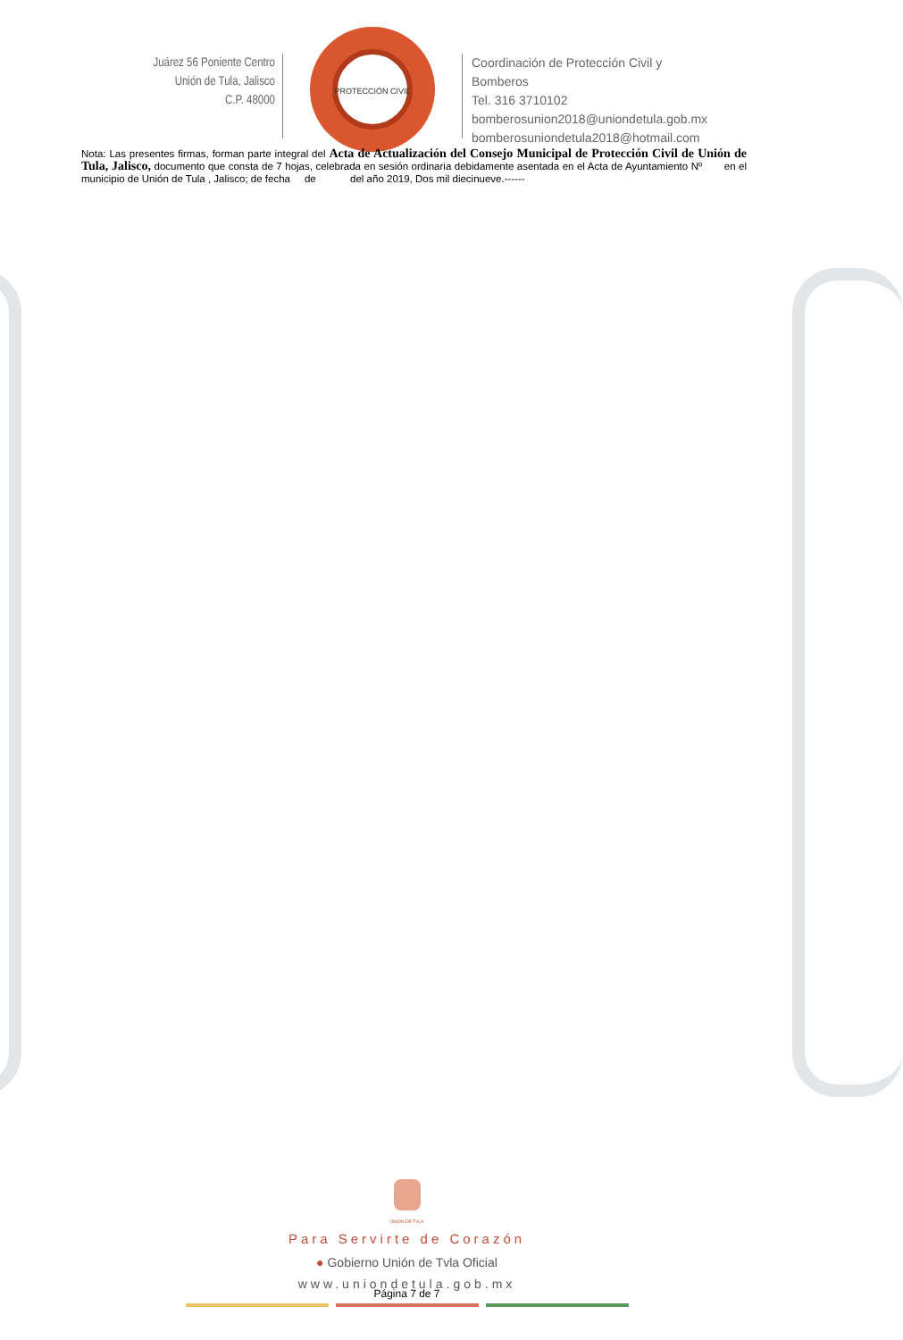Juárez 56 Poniente Centro
Unión de Tula, Jalisco
C.P. 48000
PROTECCIÓN CIVIL
Coordinación de Protección Civil y Bomberos
Tel. 316 3710102
bomberosunion2018@uniondetula.gob.mx
bomberosuniondetula2018@hotmail.com
Nota: Las presentes firmas, forman parte integral del Acta de Actualización del Consejo Municipal de Protección Civil de Unión de Tula, Jalisco, documento que consta de 7 hojas, celebrada en sesión ordinaria debidamente asentada en el Acta de Ayuntamiento Nº en el municipio de Unión de Tula , Jalisco; de fecha de del año 2019, Dos mil diecinueve.------
UNIÓN DE TVLA
Para Servirte de Corazón
● Gobierno Unión de Tvla Oficial
www.uniondetula.gob.mx
Página 7 de 7